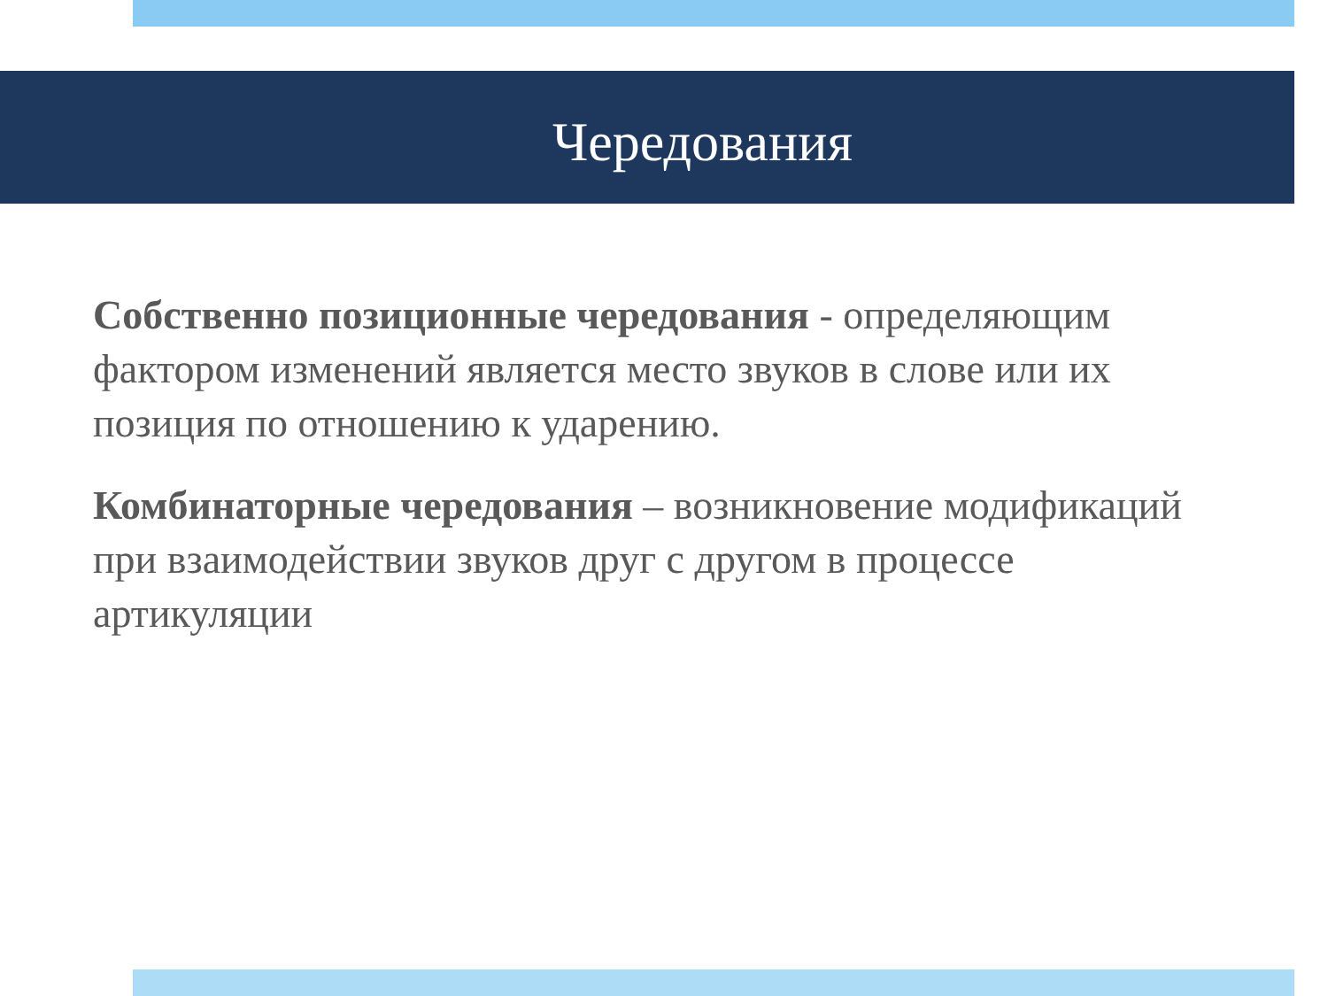Чередования
Собственно позиционные чередования - определяющим фактором изменений является место звуков в слове или их позиция по отношению к ударению.
Комбинаторные чередования – возникновение модификаций при взаимодействии звуков друг с другом в процессе артикуляции